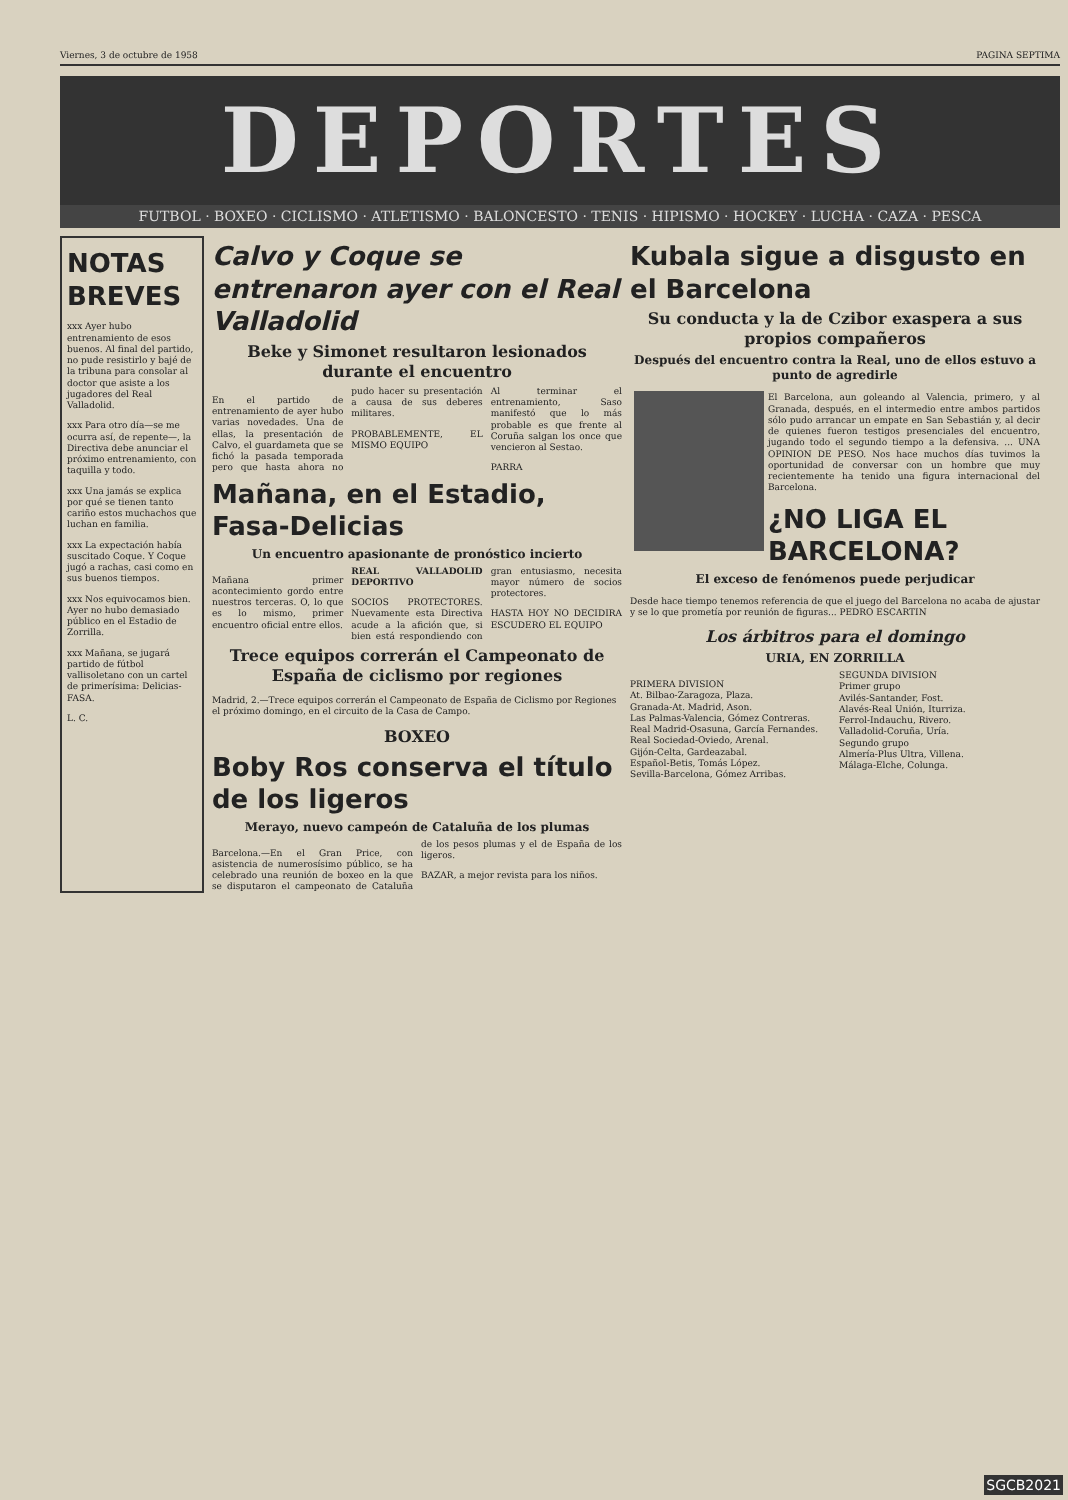Viernes, 3 de octubre de 1958 PAGINA SEPTIMA
DEPORTES
FUTBOL · BOXEO · CICLISMO · ATLETISMO · BALONCESTO · TENIS · HIPISMO · HOCKEY · LUCHA · CAZA · PESCA
NOTAS BREVES
xxx Ayer hubo entrenamiento de esos buenos. Al final del partido, no pude resistirlo y bajé de la tribuna para consolar al doctor que asiste a los jugadores del Real Valladolid.
xxx Para otro día—se me ocurra así, de repente—, la Directiva debe anunciar el próximo entrenamiento, con taquilla y todo.
xxx Una jamás se explica por qué se tienen tanto cariño estos muchachos que luchan en familia.
xxx La expectación había suscitado Coque. Y Coque jugó a rachas, casi como en sus buenos tiempos.
xxx Nos equivocamos bien. Ayer no hubo demasiado público en el Estadio de Zorrilla.
xxx Mañana, se jugará partido de fútbol vallisoletano con un cartel de primerísima: Delicias-FASA.
L. C.
Calvo y Coque se entrenaron ayer con el Real Valladolid
Beke y Simonet resultaron lesionados durante el encuentro
En el partido de entrenamiento de ayer hubo varias novedades. Una de ellas, la presentación de Calvo, el guardameta que se fichó la pasada temporada pero que hasta ahora no pudo hacer su presentación a causa de sus deberes militares.
PROBABLEMENTE, EL MISMO EQUIPO
Al terminar el entrenamiento, Saso manifestó que lo más probable es que frente al Coruña salgan los once que vencieron al Sestao.
PARRA
Mañana, en el Estadio, Fasa-Delicias
Un encuentro apasionante de pronóstico incierto
Mañana primer acontecimiento gordo entre nuestros terceras. O, lo que es lo mismo, primer encuentro oficial entre ellos.
REAL VALLADOLID DEPORTIVO
SOCIOS PROTECTORES. Nuevamente esta Directiva acude a la afición que, si bien está respondiendo con gran entusiasmo, necesita mayor número de socios protectores.
HASTA HOY NO DECIDIRA ESCUDERO EL EQUIPO
Trece equipos correrán el Campeonato de España de ciclismo por regiones
Madrid, 2.—Trece equipos correrán el Campeonato de España de Ciclismo por Regiones el próximo domingo, en el circuito de la Casa de Campo.
BOXEO
Boby Ros conserva el título de los ligeros
Merayo, nuevo campeón de Cataluña de los plumas
Barcelona.—En el Gran Price, con asistencia de numerosísimo público, se ha celebrado una reunión de boxeo en la que se disputaron el campeonato de Cataluña de los pesos plumas y el de España de los ligeros.
BAZAR, a mejor revista para los niños.
Kubala sigue a disgusto en el Barcelona
Su conducta y la de Czibor exaspera a sus propios compañeros
Después del encuentro contra la Real, uno de ellos estuvo a punto de agredirle
El Barcelona, aun goleando al Valencia, primero, y al Granada, después, en el intermedio entre ambos partidos sólo pudo arrancar un empate en San Sebastián y, al decir de quienes fueron testigos presenciales del encuentro, jugando todo el segundo tiempo a la defensiva. ... UNA OPINION DE PESO. Nos hace muchos días tuvimos la oportunidad de conversar con un hombre que muy recientemente ha tenido una figura internacional del Barcelona.
¿NO LIGA EL BARCELONA?
El exceso de fenómenos puede perjudicar
Desde hace tiempo tenemos referencia de que el juego del Barcelona no acaba de ajustar y se lo que prometía por reunión de figuras... PEDRO ESCARTIN
Los árbitros para el domingo
URIA, EN ZORRILLA
PRIMERA DIVISION
At. Bilbao-Zaragoza, Plaza.
Granada-At. Madrid, Ason.
Las Palmas-Valencia, Gómez Contreras.
Real Madrid-Osasuna, García Fernandes.
Real Sociedad-Oviedo, Arenal.
Gijón-Celta, Gardeazabal.
Español-Betis, Tomás López.
Sevilla-Barcelona, Gómez Arribas.
SEGUNDA DIVISION
Primer grupo
Avilés-Santander, Fost.
Alavés-Real Unión, Iturriza.
Ferrol-Indauchu, Rivero.
Valladolid-Coruña, Uría.
Segundo grupo
Almería-Plus Ultra, Villena.
Málaga-Elche, Colunga.
SGCB2021